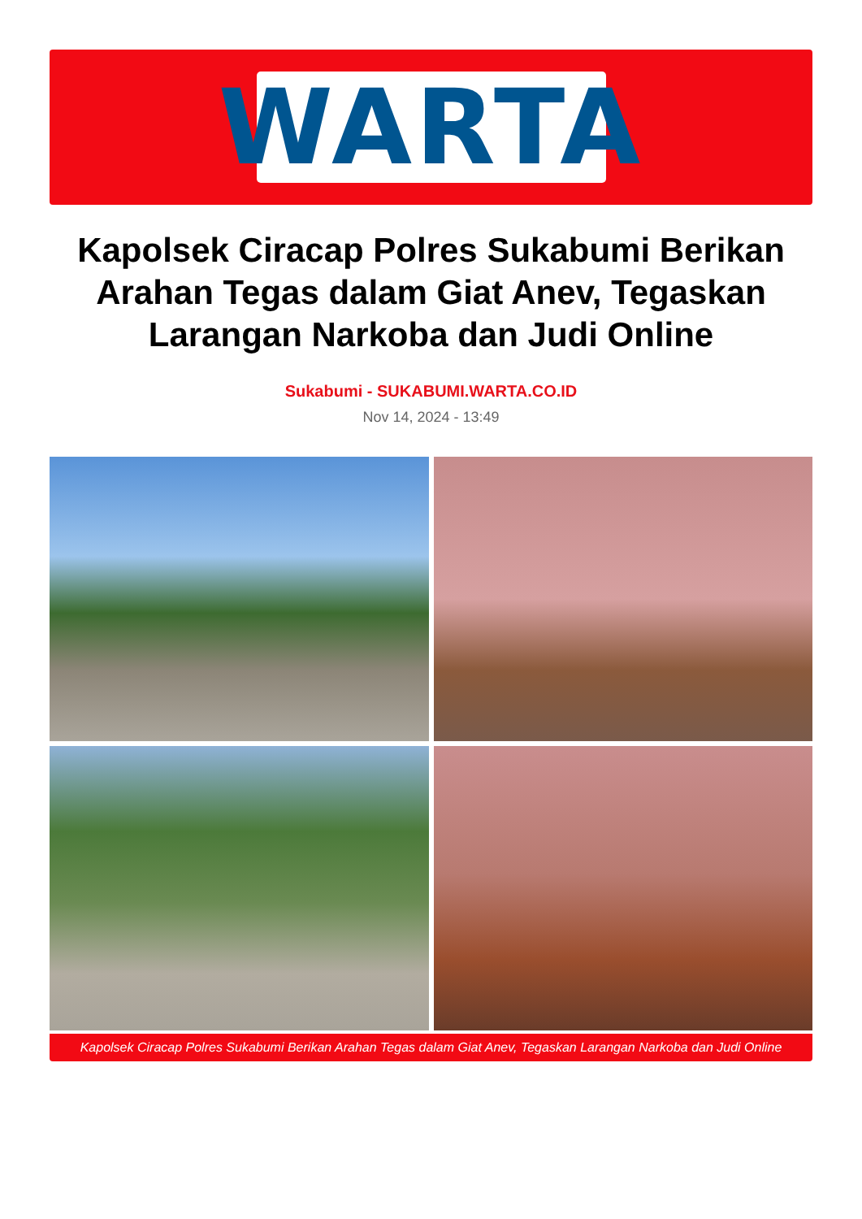WARTA
Kapolsek Ciracap Polres Sukabumi Berikan Arahan Tegas dalam Giat Anev, Tegaskan Larangan Narkoba dan Judi Online
Sukabumi - SUKABUMI.WARTA.CO.ID
Nov 14, 2024 - 13:49
Kapolsek Ciracap Polres Sukabumi Berikan Arahan Tegas dalam Giat Anev, Tegaskan Larangan Narkoba dan Judi Online